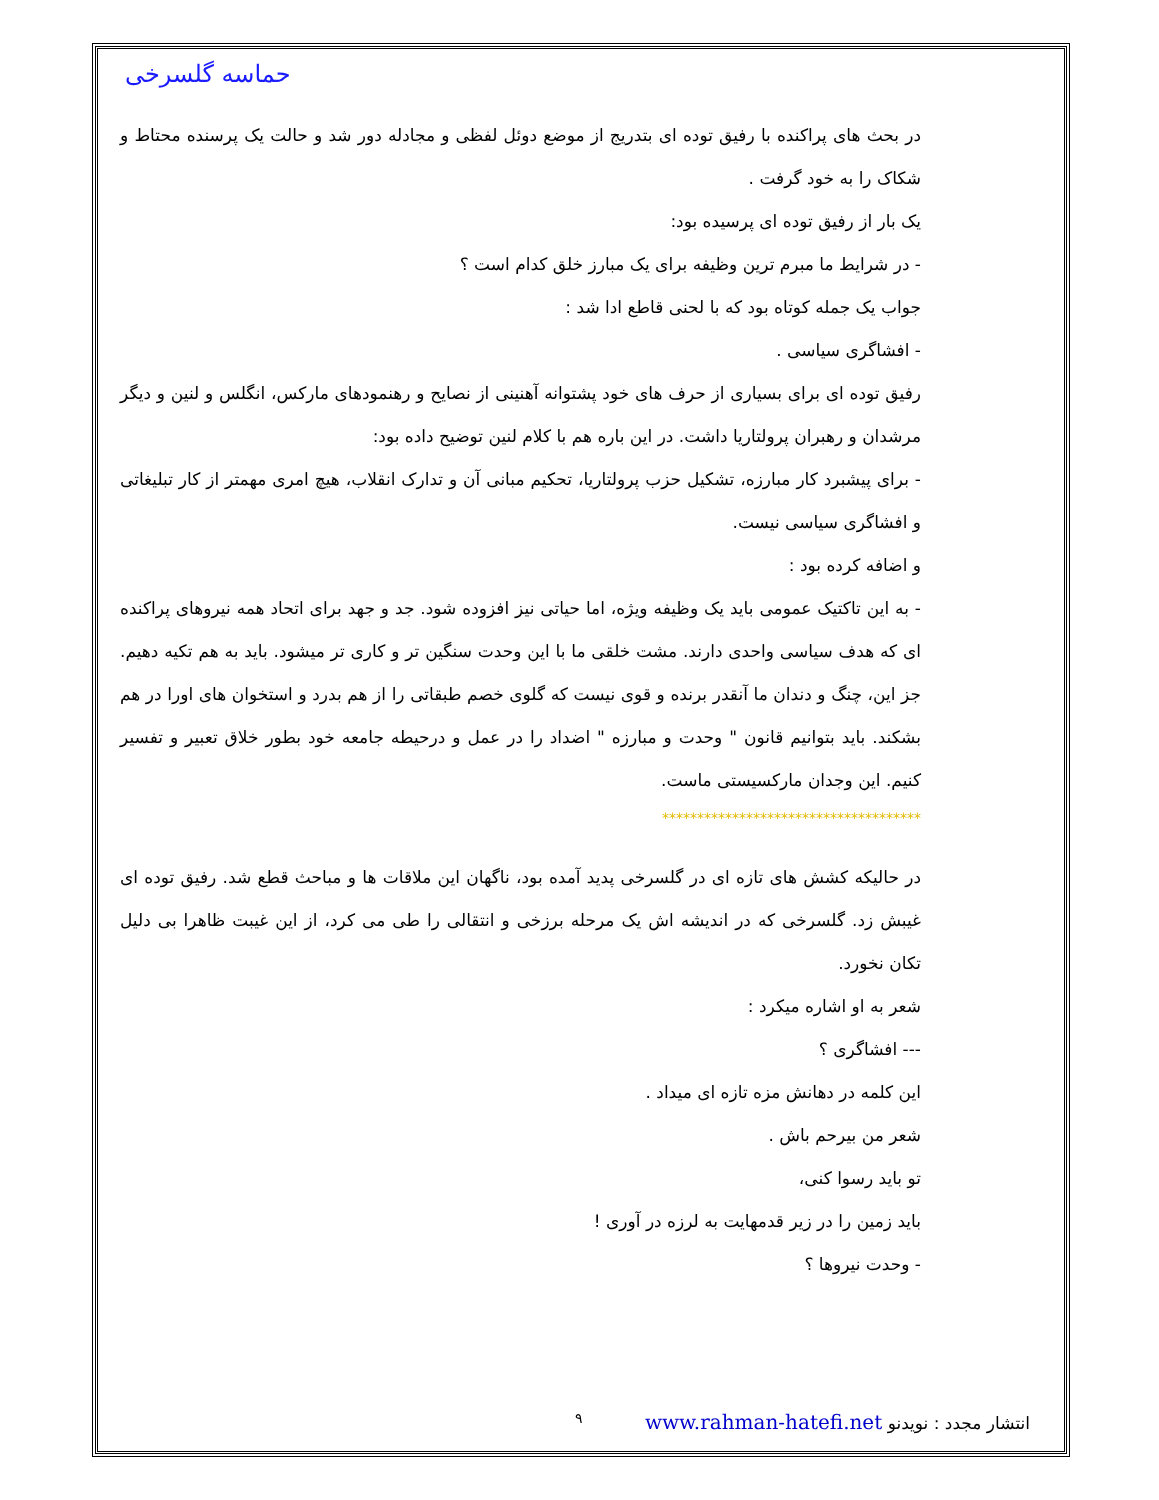حماسه گلسرخی
در بحث های پراکنده با رفیق توده ای بتدریج از موضع دوئل لفظی و مجادله دور شد و حالت یک پرسنده محتاط و شکاک را به خود گرفت .
یک بار از رفیق توده ای پرسیده بود:
- در شرایط ما مبرم ترین وظیفه برای یک مبارز خلق کدام است ؟
جواب یک جمله کوتاه بود که با لحنی قاطع ادا شد :
- افشاگری سیاسی .
رفیق توده ای برای بسیاری از حرف های خود پشتوانه آهنینی از نصایح و رهنمودهای مارکس، انگلس و لنین و دیگر مرشدان و رهبران پرولتاریا داشت. در این باره هم با کلام لنین توضیح داده بود:
- برای پیشبرد کار مبارزه، تشکیل حزب پرولتاریا، تحکیم مبانی آن و تدارک انقلاب، هیچ امری مهمتر از کار تبلیغاتی و افشاگری سیاسی نیست.
و اضافه کرده بود :
- به این تاکتیک عمومی باید یک وظیفه ویژه، اما حیاتی نیز افزوده شود. جد و جهد برای اتحاد همه نیروهای پراکنده ای که هدف سیاسی واحدی دارند. مشت خلقی ما با این وحدت سنگین تر و کاری تر میشود. باید به هم تکیه دهیم. جز این، چنگ و دندان ما آنقدر برنده و قوی نیست که گلوی خصم طبقاتی را از هم بدرد و استخوان های اورا در هم بشکند. باید بتوانیم قانون " وحدت و مبارزه " اضداد را در عمل و درحیطه جامعه خود بطور خلاق تعبیر و تفسیر کنیم. این وجدان مارکسیستی ماست.
*************************************
در حالیکه کشش های تازه ای در گلسرخی پدید آمده بود، ناگهان این ملاقات ها و مباحث قطع شد. رفیق توده ای غیبش زد. گلسرخی که در اندیشه اش یک مرحله برزخی و انتقالی را طی می کرد، از این غیبت ظاهرا بی دلیل تکان نخورد.
شعر به او اشاره میکرد :
--- افشاگری ؟
این کلمه در دهانش مزه تازه ای میداد .
شعر من بیرحم باش .
تو باید رسوا کنی،
باید زمین را در زیر قدمهایت به لرزه در آوری !
- وحدت نیروها ؟
انتشار مجدد : نویدنو www.rahman-hatefi.net ۹